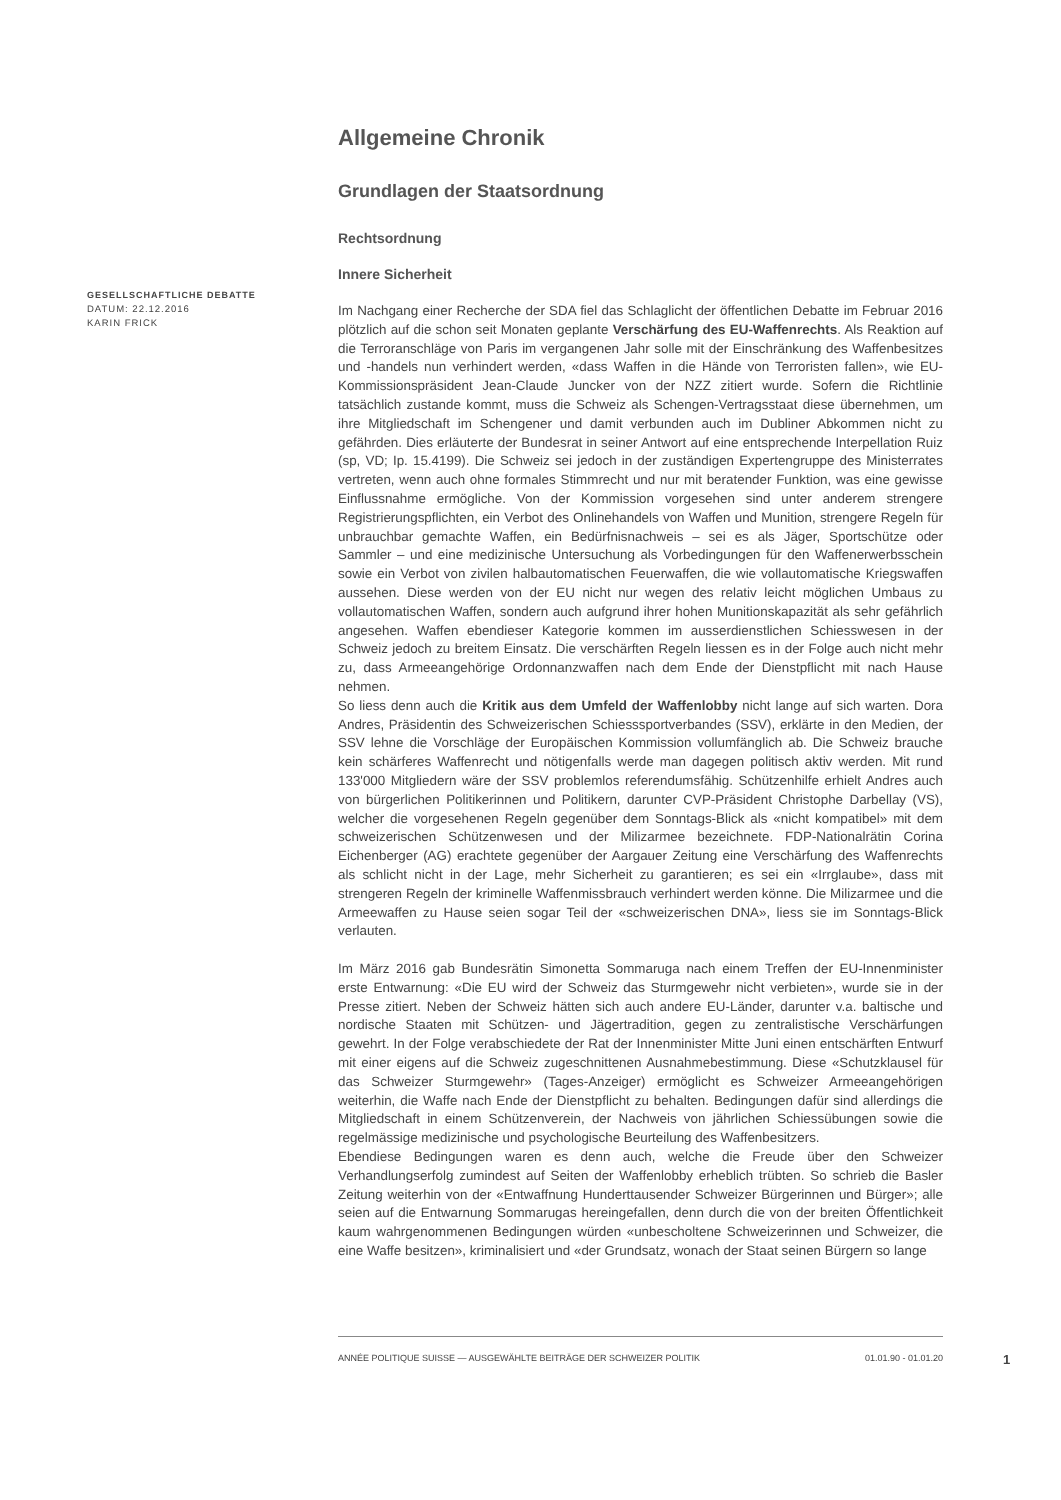Allgemeine Chronik
Grundlagen der Staatsordnung
Rechtsordnung
Innere Sicherheit
Im Nachgang einer Recherche der SDA fiel das Schlaglicht der öffentlichen Debatte im Februar 2016 plötzlich auf die schon seit Monaten geplante Verschärfung des EU-Waffenrechts. Als Reaktion auf die Terroranschläge von Paris im vergangenen Jahr solle mit der Einschränkung des Waffenbesitzes und -handels nun verhindert werden, «dass Waffen in die Hände von Terroristen fallen», wie EU-Kommissionspräsident Jean-Claude Juncker von der NZZ zitiert wurde. Sofern die Richtlinie tatsächlich zustande kommt, muss die Schweiz als Schengen-Vertragsstaat diese übernehmen, um ihre Mitgliedschaft im Schengener und damit verbunden auch im Dubliner Abkommen nicht zu gefährden. Dies erläuterte der Bundesrat in seiner Antwort auf eine entsprechende Interpellation Ruiz (sp, VD; Ip. 15.4199). Die Schweiz sei jedoch in der zuständigen Expertengruppe des Ministerrates vertreten, wenn auch ohne formales Stimmrecht und nur mit beratender Funktion, was eine gewisse Einflussnahme ermögliche. Von der Kommission vorgesehen sind unter anderem strengere Registrierungspflichten, ein Verbot des Onlinehandels von Waffen und Munition, strengere Regeln für unbrauchbar gemachte Waffen, ein Bedürfnisnachweis – sei es als Jäger, Sportschütze oder Sammler – und eine medizinische Untersuchung als Vorbedingungen für den Waffenerwerbsschein sowie ein Verbot von zivilen halbautomatischen Feuerwaffen, die wie vollautomatische Kriegswaffen aussehen. Diese werden von der EU nicht nur wegen des relativ leicht möglichen Umbaus zu vollautomatischen Waffen, sondern auch aufgrund ihrer hohen Munitionskapazität als sehr gefährlich angesehen. Waffen ebendieser Kategorie kommen im ausserdienstlichen Schiesswesen in der Schweiz jedoch zu breitem Einsatz. Die verschärften Regeln liessen es in der Folge auch nicht mehr zu, dass Armeeangehörige Ordonnanzwaffen nach dem Ende der Dienstpflicht mit nach Hause nehmen.
So liess denn auch die Kritik aus dem Umfeld der Waffenlobby nicht lange auf sich warten. Dora Andres, Präsidentin des Schweizerischen Schiesssportverbandes (SSV), erklärte in den Medien, der SSV lehne die Vorschläge der Europäischen Kommission vollumfänglich ab. Die Schweiz brauche kein schärferes Waffenrecht und nötigenfalls werde man dagegen politisch aktiv werden. Mit rund 133'000 Mitgliedern wäre der SSV problemlos referendumsfähig. Schützenhilfe erhielt Andres auch von bürgerlichen Politikerinnen und Politikern, darunter CVP-Präsident Christophe Darbellay (VS), welcher die vorgesehenen Regeln gegenüber dem Sonntags-Blick als «nicht kompatibel» mit dem schweizerischen Schützenwesen und der Milizarmee bezeichnete. FDP-Nationalrätin Corina Eichenberger (AG) erachtete gegenüber der Aargauer Zeitung eine Verschärfung des Waffenrechts als schlicht nicht in der Lage, mehr Sicherheit zu garantieren; es sei ein «Irrglaube», dass mit strengeren Regeln der kriminelle Waffenmissbrauch verhindert werden könne. Die Milizarmee und die Armeewaffen zu Hause seien sogar Teil der «schweizerischen DNA», liess sie im Sonntags-Blick verlauten.
Im März 2016 gab Bundesrätin Simonetta Sommaruga nach einem Treffen der EU-Innenminister erste Entwarnung: «Die EU wird der Schweiz das Sturmgewehr nicht verbieten», wurde sie in der Presse zitiert. Neben der Schweiz hätten sich auch andere EU-Länder, darunter v.a. baltische und nordische Staaten mit Schützen- und Jägertradition, gegen zu zentralistische Verschärfungen gewehrt. In der Folge verabschiedete der Rat der Innenminister Mitte Juni einen entschärften Entwurf mit einer eigens auf die Schweiz zugeschnittenen Ausnahmebestimmung. Diese «Schutzklausel für das Schweizer Sturmgewehr» (Tages-Anzeiger) ermöglicht es Schweizer Armeeangehörigen weiterhin, die Waffe nach Ende der Dienstpflicht zu behalten. Bedingungen dafür sind allerdings die Mitgliedschaft in einem Schützenverein, der Nachweis von jährlichen Schiessübungen sowie die regelmässige medizinische und psychologische Beurteilung des Waffenbesitzers.
Ebendiese Bedingungen waren es denn auch, welche die Freude über den Schweizer Verhandlungserfolg zumindest auf Seiten der Waffenlobby erheblich trübten. So schrieb die Basler Zeitung weiterhin von der «Entwaffnung Hunderttausender Schweizer Bürgerinnen und Bürger»; alle seien auf die Entwarnung Sommarugas hereingefallen, denn durch die von der breiten Öffentlichkeit kaum wahrgenommenen Bedingungen würden «unbescholtene Schweizerinnen und Schweizer, die eine Waffe besitzen», kriminalisiert und «der Grundsatz, wonach der Staat seinen Bürgern so lange
GESELLSCHAFTLICHE DEBATTE
DATUM: 22.12.2016
KARIN FRICK
ANNÉE POLITIQUE SUISSE — AUSGEWÄHLTE BEITRÄGE DER SCHWEIZER POLITIK 01.01.90 - 01.01.20
1